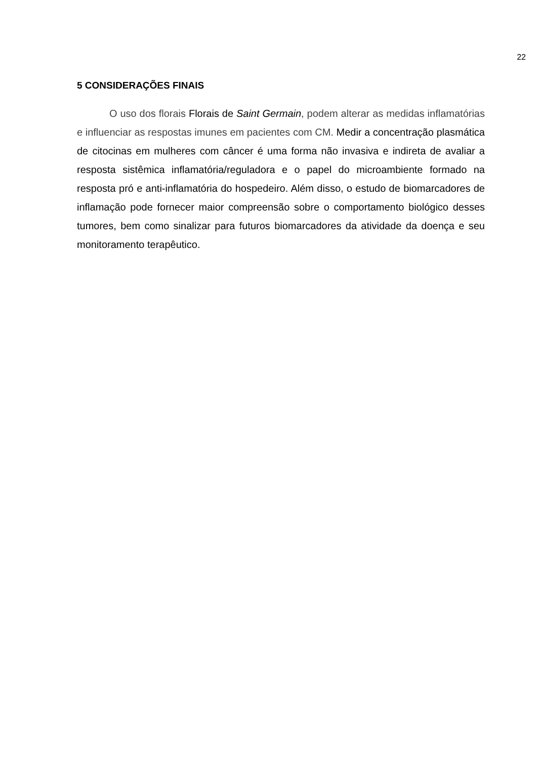22
5 CONSIDERAÇÕES FINAIS
O uso dos florais Florais de Saint Germain, podem alterar as medidas inflamatórias e influenciar as respostas imunes em pacientes com CM. Medir a concentração plasmática de citocinas em mulheres com câncer é uma forma não invasiva e indireta de avaliar a resposta sistêmica inflamatória/reguladora e o papel do microambiente formado na resposta pró e anti-inflamatória do hospedeiro. Além disso, o estudo de biomarcadores de inflamação pode fornecer maior compreensão sobre o comportamento biológico desses tumores, bem como sinalizar para futuros biomarcadores da atividade da doença e seu monitoramento terapêutico.